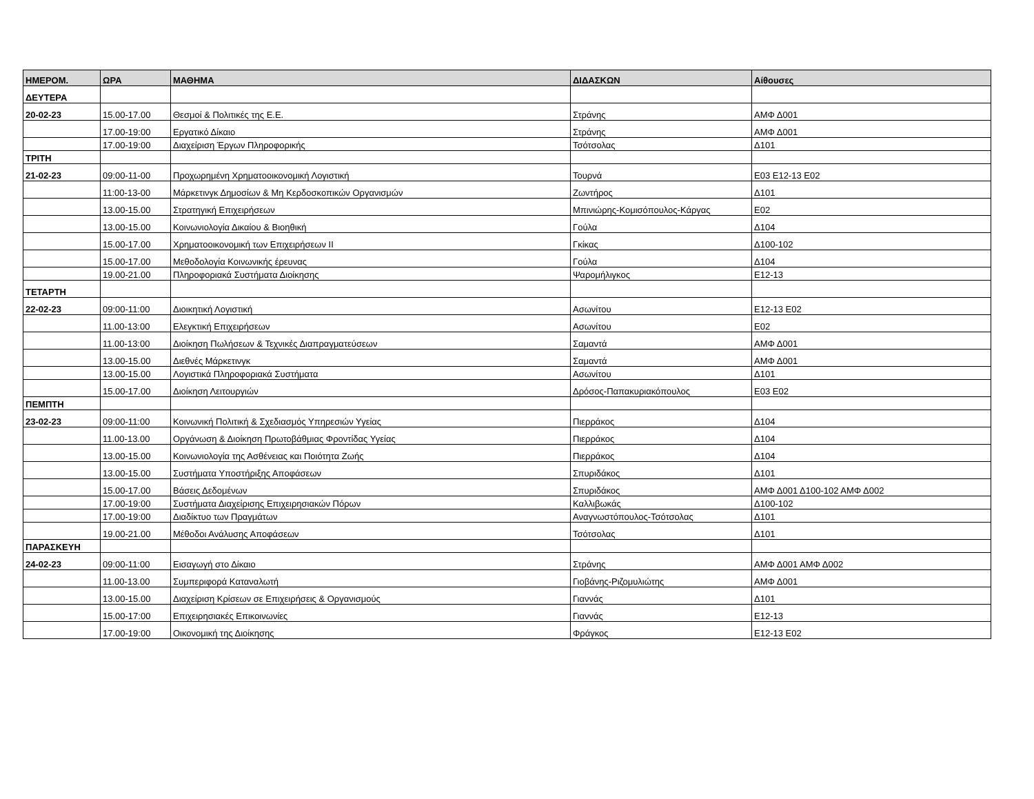| ΗΜΕΡΟΜ. | ΩΡΑ | ΜΑΘΗΜΑ | ΔΙΔΑΣΚΩΝ | Αίθουσες |
| --- | --- | --- | --- | --- |
| ΔΕΥΤΕΡΑ | | | | |
| 20-02-23 | 15.00-17.00 | Θεσμοί & Πολιτικές της Ε.Ε. | Στράνης | ΑΜΦ Δ001 |
| | 17.00-19:00 | Εργατικό Δίκαιο | Στράνης | ΑΜΦ Δ001 |
| | 17.00-19:00 | Διαχείριση Έργων Πληροφορικής | Τσότσολας | Δ101 |
| ΤΡΙΤΗ | | | | |
| 21-02-23 | 09:00-11-00 | Προχωρημένη Χρηματοοικονομική Λογιστική | Τουρνά | Ε03 Ε12-13 Ε02 |
| | 11:00-13-00 | Μάρκετινγκ Δημοσίων & Μη Κερδοσκοπικών Οργανισμών | Ζωντήρος | Δ101 |
| | 13.00-15.00 | Στρατηγική Επιχειρήσεων | Μπινιώρης-Κομισόπουλος-Κάργας | Ε02 |
| | 13.00-15.00 | Κοινωνιολογία Δικαίου & Βιοηθική | Γούλα | Δ104 |
| | 15.00-17.00 | Χρηματοοικονομική των Επιχειρήσεων ΙΙ | Γκίκας | Δ100-102 |
| | 15.00-17.00 | Μεθοδολογία Κοινωνικής έρευνας | Γούλα | Δ104 |
| | 19.00-21.00 | Πληροφοριακά Συστήματα Διοίκησης | Ψαρομήλιγκος | Ε12-13 |
| ΤΕΤΑΡΤΗ | | | | |
| 22-02-23 | 09:00-11:00 | Διοικητική Λογιστική | Ασωνίτου | Ε12-13 Ε02 |
| | 11.00-13:00 | Ελεγκτική Επιχειρήσεων | Ασωνίτου | Ε02 |
| | 11.00-13:00 | Διοίκηση Πωλήσεων & Τεχνικές Διαπραγματεύσεων | Σαμαντά | ΑΜΦ Δ001 |
| | 13.00-15.00 | Διεθνές Μάρκετινγκ | Σαμαντά | ΑΜΦ Δ001 |
| | 13.00-15.00 | Λογιστικά Πληροφοριακά Συστήματα | Ασωνίτου | Δ101 |
| | 15.00-17.00 | Διοίκηση Λειτουργιών | Δρόσος-Παπακυριακόπουλος | Ε03 Ε02 |
| ΠΕΜΠΤΗ | | | | |
| 23-02-23 | 09:00-11:00 | Κοινωνική Πολιτική & Σχεδιασμός Υπηρεσιών Υγείας | Πιερράκος | Δ104 |
| | 11.00-13.00 | Οργάνωση & Διοίκηση Πρωτοβάθμιας Φροντίδας Υγείας | Πιερράκος | Δ104 |
| | 13.00-15.00 | Κοινωνιολογία της Ασθένειας και Ποιότητα Ζωής | Πιερράκος | Δ104 |
| | 13.00-15.00 | Συστήματα Υποστήριξης Αποφάσεων | Σπυριδάκος | Δ101 |
| | 15.00-17.00 | Βάσεις Δεδομένων | Σπυριδάκος | ΑΜΦ Δ001 Δ100-102 ΑΜΦ Δ002 |
| | 17.00-19:00 | Συστήματα Διαχείρισης Επιχειρησιακών Πόρων | Καλλιβωκάς | Δ100-102 |
| | 17.00-19:00 | Διαδίκτυο των Πραγμάτων | Αναγνωστόπουλος-Τσότσολας | Δ101 |
| | 19.00-21.00 | Μέθοδοι Ανάλυσης Αποφάσεων | Τσότσολας | Δ101 |
| ΠΑΡΑΣΚΕΥΗ | | | | |
| 24-02-23 | 09:00-11:00 | Εισαγωγή στο Δίκαιο | Στράνης | ΑΜΦ Δ001 ΑΜΦ Δ002 |
| | 11.00-13.00 | Συμπεριφορά Καταναλωτή | Γιοβάνης-Ριζομυλιώτης | ΑΜΦ Δ001 |
| | 13.00-15.00 | Διαχείριση Κρίσεων σε Επιχειρήσεις & Οργανισμούς | Γιαννάς | Δ101 |
| | 15.00-17:00 | Επιχειρησιακές Επικοινωνίες | Γιαννάς | Ε12-13 |
| | 17.00-19:00 | Οικονομική της Διοίκησης | Φράγκος | Ε12-13 Ε02 |